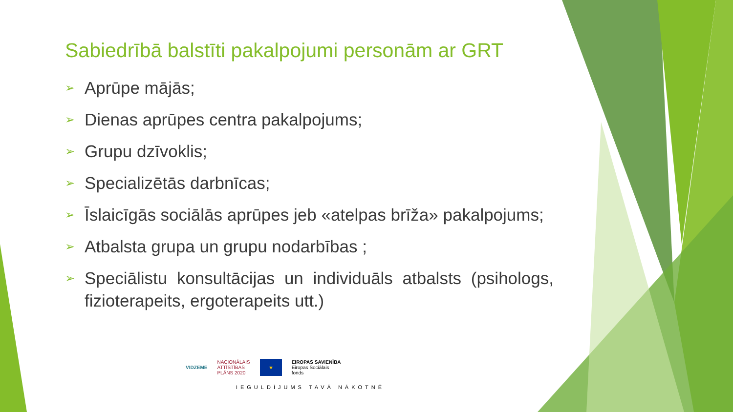Sabiedrībā balstīti pakalpojumi personām ar GRT
➢ Aprūpe mājās;
➢ Dienas aprūpes centra pakalpojums;
➢ Grupu dzīvoklis;
➢ Specializētās darbnīcas;
➢ Īslaicīgās sociālās aprūpes jeb «atelpas brīža» pakalpojums;
➢ Atbalsta grupa un grupu nodarbības ;
➢ Speciālistu konsultācijas un individuāls atbalsts (psihologs, fizioterapeits, ergoterapeits utt.)
VIDZEME NACIONĀLAIS
ATTĪSTĪBAS
PLĀNS 2020 ★ EIROPAS SAVIENĪBA
Eiropas Sociālais
fonds
IEGULDĪJUMS TAVĀ NĀKOTNĒ